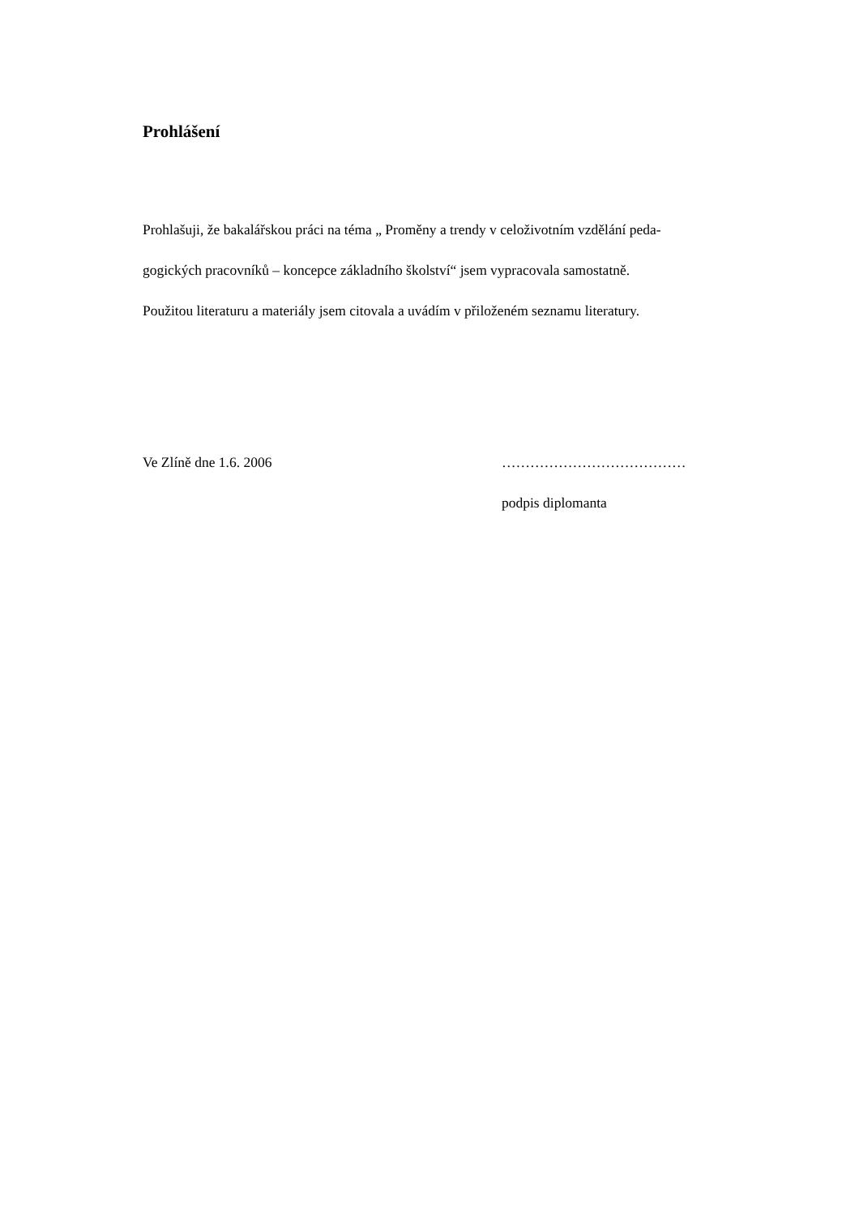Prohlášení
Prohlašuji, že bakalářskou práci na téma „ Proměny a trendy v celoživotním vzdělání peda-
gogických pracovníků – koncepce základního školství“ jsem vypracovala samostatně.
Použitou literaturu a materiály jsem citovala a uvádím v přiloženém seznamu literatury.
Ve Zlíně dne 1.6. 2006 …………………………………
podpis diplomanta